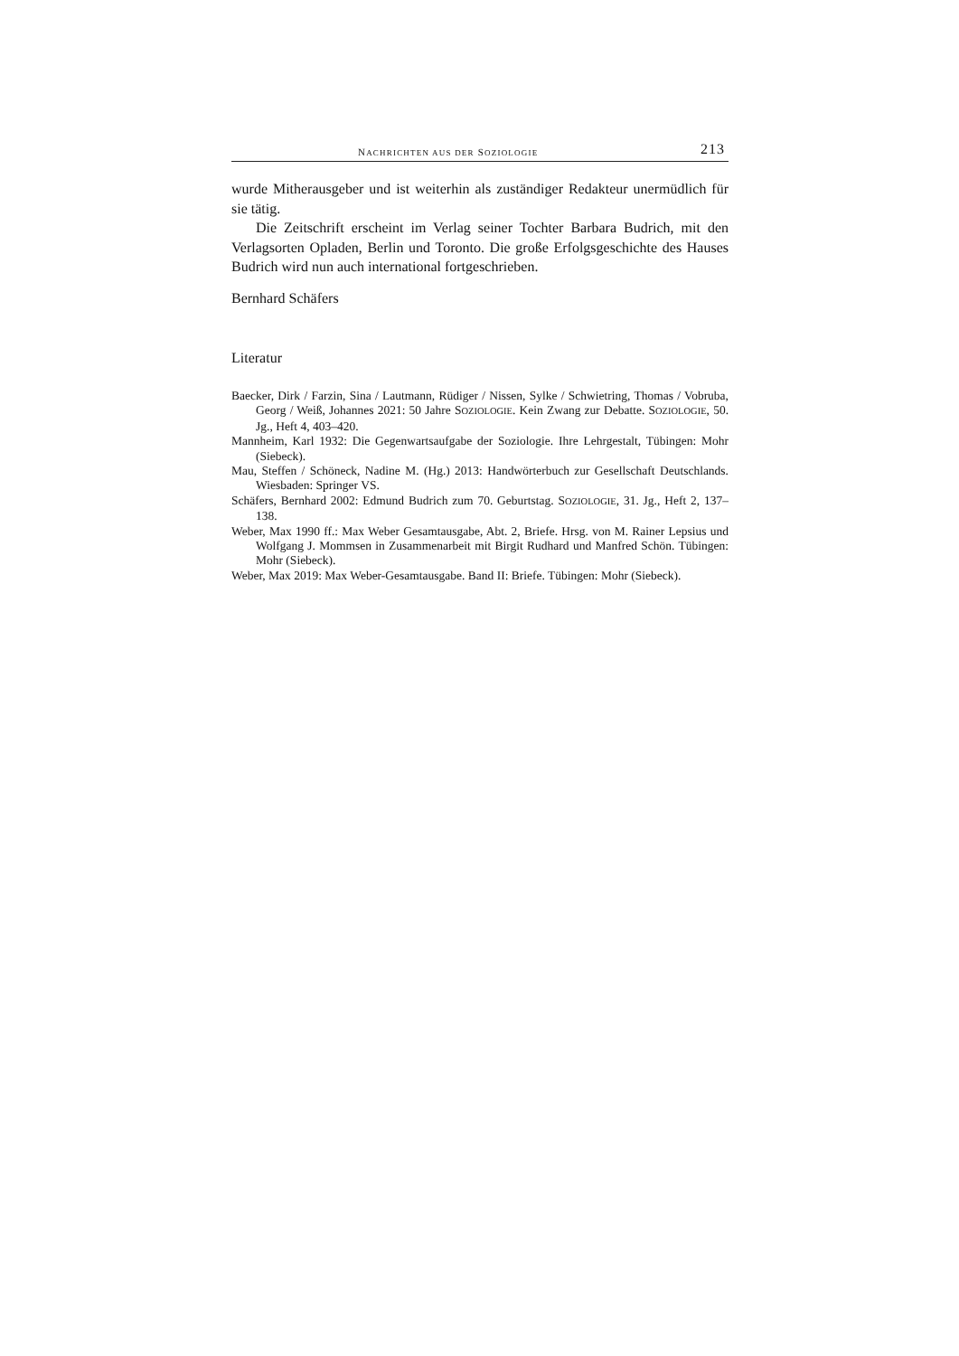NACHRICHTEN AUS DER SOZIOLOGIE 213
wurde Mitherausgeber und ist weiterhin als zuständiger Redakteur unermüd­lich für sie tätig.
Die Zeitschrift erscheint im Verlag seiner Tochter Barbara Budrich, mit den Verlagsorten Opladen, Berlin und Toronto. Die große Erfolgsgeschich­te des Hauses Budrich wird nun auch international fortgeschrieben.
Bernhard Schäfers
Literatur
Baecker, Dirk / Farzin, Sina / Lautmann, Rüdiger / Nissen, Sylke / Schwietring, Thomas / Vobruba, Georg / Weiß, Johannes 2021: 50 Jahre SOZIOLOGIE. Kein Zwang zur Debatte. SOZIOLOGIE, 50. Jg., Heft 4, 403–420.
Mannheim, Karl 1932: Die Gegenwartsaufgabe der Soziologie. Ihre Lehrgestalt, Tübingen: Mohr (Siebeck).
Mau, Steffen / Schöneck, Nadine M. (Hg.) 2013: Handwörterbuch zur Gesellschaft Deutschlands. Wiesbaden: Springer VS.
Schäfers, Bernhard 2002: Edmund Budrich zum 70. Geburtstag. SOZIOLOGIE, 31. Jg., Heft 2, 137–138.
Weber, Max 1990 ff.: Max Weber Gesamtausgabe, Abt. 2, Briefe. Hrsg. von M. Rainer Lepsius und Wolfgang J. Mommsen in Zusammenarbeit mit Birgit Rud­hard und Manfred Schön. Tübingen: Mohr (Siebeck).
Weber, Max 2019: Max Weber-Gesamtausgabe. Band II: Briefe. Tübingen: Mohr (Siebeck).